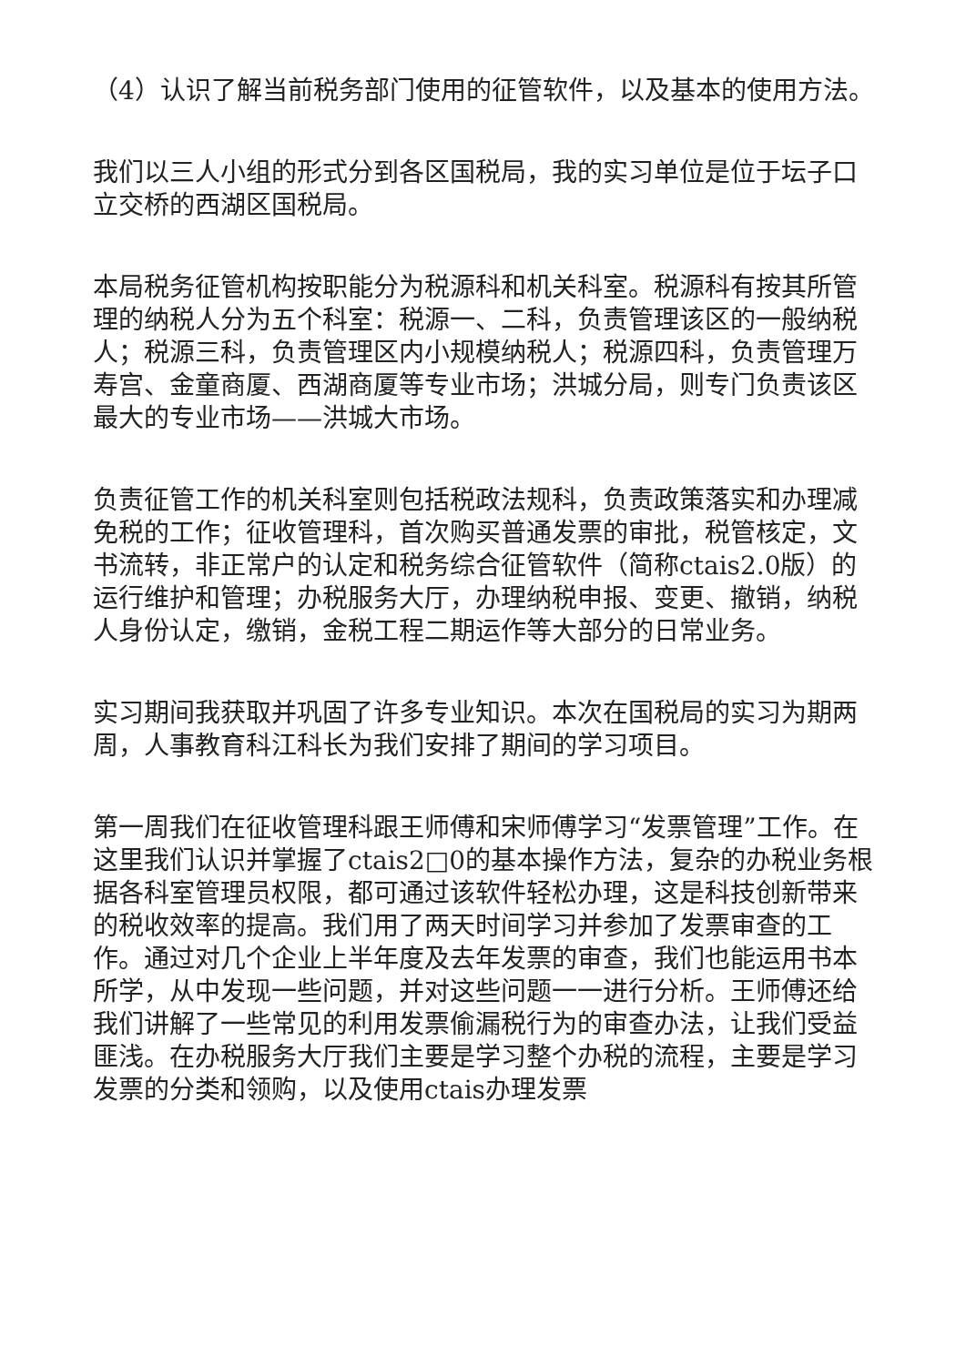（4）认识了解当前税务部门使用的征管软件，以及基本的使用方法。
我们以三人小组的形式分到各区国税局，我的实习单位是位于坛子口立交桥的西湖区国税局。
本局税务征管机构按职能分为税源科和机关科室。税源科有按其所管理的纳税人分为五个科室：税源一、二科，负责管理该区的一般纳税人；税源三科，负责管理区内小规模纳税人；税源四科，负责管理万寿宫、金童商厦、西湖商厦等专业市场；洪城分局，则专门负责该区最大的专业市场——洪城大市场。
负责征管工作的机关科室则包括税政法规科，负责政策落实和办理减免税的工作；征收管理科，首次购买普通发票的审批，税管核定，文书流转，非正常户的认定和税务综合征管软件（简称ctais2.0版）的运行维护和管理；办税服务大厅，办理纳税申报、变更、撤销，纳税人身份认定，缴销，金税工程二期运作等大部分的日常业务。
实习期间我获取并巩固了许多专业知识。本次在国税局的实习为期两周，人事教育科江科长为我们安排了期间的学习项目。
第一周我们在征收管理科跟王师傅和宋师傅学习“发票管理”工作。在这里我们认识并掌握了ctais2□0的基本操作方法，复杂的办税业务根据各科室管理员权限，都可通过该软件轻松办理，这是科技创新带来的税收效率的提高。我们用了两天时间学习并参加了发票审查的工作。通过对几个企业上半年度及去年发票的审查，我们也能运用书本所学，从中发现一些问题，并对这些问题一一进行分析。王师傅还给我们讲解了一些常见的利用发票偷漏税行为的审查办法，让我们受益匪浅。在办税服务大厅我们主要是学习整个办税的流程，主要是学习发票的分类和领购，以及使用ctais办理发票